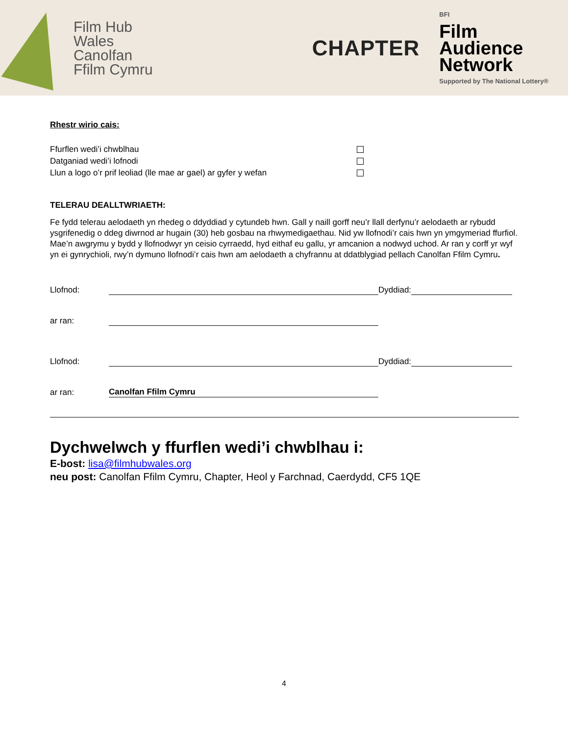Film Hub
Wales
Canolfan
Ffilm Cymru
CHAPTER
BFI
Film
Audience
Network
Supported by The National Lottery®
Rhestr wirio cais:
Ffurflen wedi’i chwblhau
Datganiad wedi’i lofnodi
Llun a logo o’r prif leoliad (lle mae ar gael) ar gyfer y wefan
TELERAU DEALLTWRIAETH:
Fe fydd telerau aelodaeth yn rhedeg o ddyddiad y cytundeb hwn. Gall y naill gorff neu’r llall derfynu’r aelodaeth ar rybudd ysgrifenedig o ddeg diwrnod ar hugain (30) heb gosbau na rhwymedigaethau. Nid yw llofnodi’r cais hwn yn ymgymeriad ffurfiol. Mae’n awgrymu y bydd y llofnodwyr yn ceisio cyrraedd, hyd eithaf eu gallu, yr amcanion a nodwyd uchod. Ar ran y corff yr wyf yn ei gynrychioli, rwy’n dymuno llofnodi’r cais hwn am aelodaeth a chyfrannu at ddatblygiad pellach Canolfan Ffilm Cymru.
Llofnod: Dyddiad:
ar ran:
Llofnod: Dyddiad:
ar ran: Canolfan Ffilm Cymru
Dychwelwch y ffurflen wedi’i chwblhau i:
E-bost: lisa@filmhubwales.org
neu post: Canolfan Ffilm Cymru, Chapter, Heol y Farchnad, Caerdydd, CF5 1QE
4